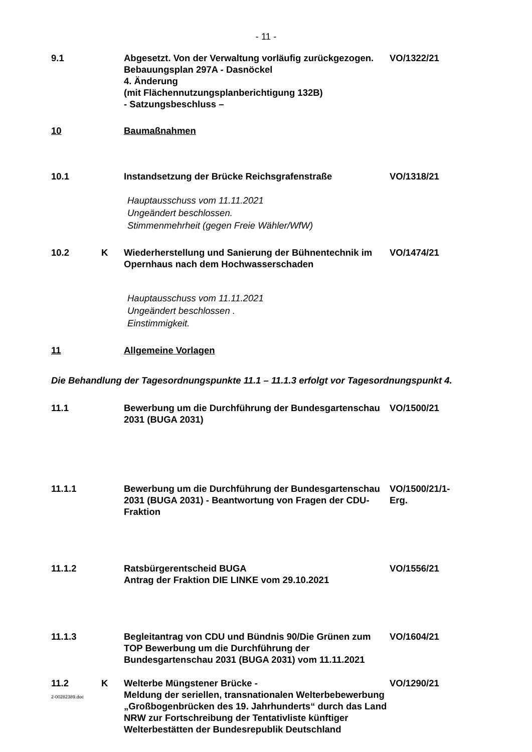- 11 -
9.1 Abgesetzt. Von der Verwaltung vorläufig zurückgezogen.
Bebauungsplan 297A - Dasnöckel
4. Änderung
(mit Flächennutzungsplanberichtigung 132B)
- Satzungsbeschluss –
VO/1322/21
10 Baumaßnahmen
10.1 Instandsetzung der Brücke Reichsgrafenstraße VO/1318/21
Hauptausschuss vom 11.11.2021
Ungeändert beschlossen.
Stimmenmehrheit (gegen Freie Wähler/WfW)
10.2 K Wiederherstellung und Sanierung der Bühnentechnik im Opernhaus nach dem Hochwasserschaden
VO/1474/21
Hauptausschuss vom 11.11.2021
Ungeändert beschlossen .
Einstimmigkeit.
11 Allgemeine Vorlagen
Die Behandlung der Tagesordnungspunkte 11.1 – 11.1.3 erfolgt vor Tagesordnungspunkt 4.
11.1 Bewerbung um die Durchführung der Bundesgartenschau 2031 (BUGA 2031)
VO/1500/21
11.1.1 Bewerbung um die Durchführung der Bundesgartenschau 2031 (BUGA 2031) - Beantwortung von Fragen der CDU-Fraktion
VO/1500/21/1-
Erg.
11.1.2 Ratsbürgerentscheid BUGA
Antrag der Fraktion DIE LINKE vom 29.10.2021
VO/1556/21
11.1.3 Begleitantrag von CDU und Bündnis 90/Die Grünen zum TOP Bewerbung um die Durchführung der Bundesgartenschau 2031 (BUGA 2031) vom 11.11.2021
VO/1604/21
11.2 K Welterbe Müngstener Brücke -
Meldung der seriellen, transnationalen Welterbebewerbung „Großbogenbrücken des 19. Jahrhunderts“ durch das Land NRW zur Fortschreibung der Tentativliste künftiger Welterbestätten der Bundesrepublik Deutschland
VO/1290/21
2-00282389.doc